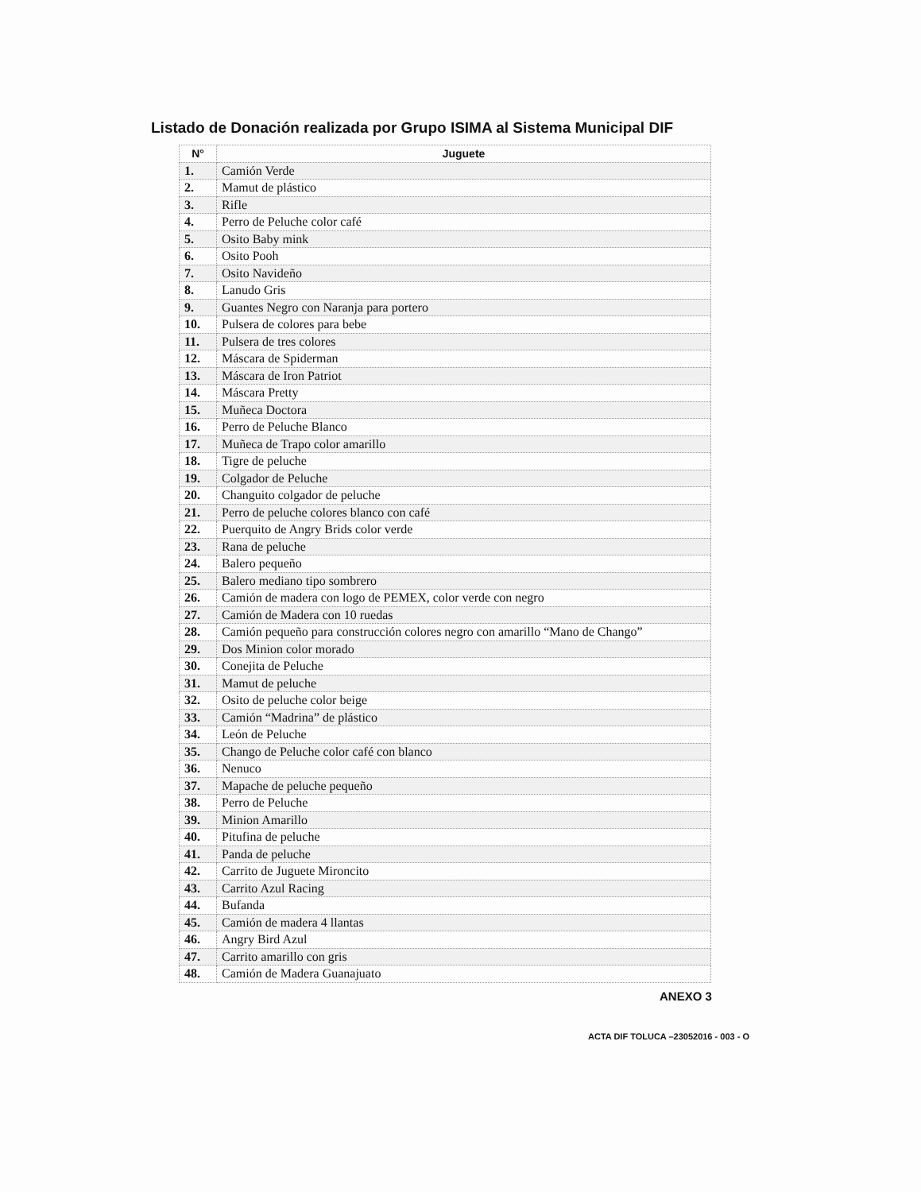Listado de Donación realizada por Grupo ISIMA al Sistema Municipal DIF
| N° | Juguete |
| --- | --- |
| 1. | Camión Verde |
| 2. | Mamut de plástico |
| 3. | Rifle |
| 4. | Perro de Peluche color café |
| 5. | Osito Baby mink |
| 6. | Osito Pooh |
| 7. | Osito Navideño |
| 8. | Lanudo Gris |
| 9. | Guantes Negro con Naranja para portero |
| 10. | Pulsera de colores para bebe |
| 11. | Pulsera de tres colores |
| 12. | Máscara de Spiderman |
| 13. | Máscara de Iron Patriot |
| 14. | Máscara Pretty |
| 15. | Muñeca Doctora |
| 16. | Perro de Peluche Blanco |
| 17. | Muñeca de Trapo color amarillo |
| 18. | Tigre de peluche |
| 19. | Colgador de Peluche |
| 20. | Changuito colgador de peluche |
| 21. | Perro de peluche colores blanco con café |
| 22. | Puerquito de Angry Brids color verde |
| 23. | Rana de peluche |
| 24. | Balero pequeño |
| 25. | Balero mediano tipo sombrero |
| 26. | Camión de madera con logo de PEMEX, color verde con negro |
| 27. | Camión de Madera con 10 ruedas |
| 28. | Camión pequeño para construcción colores negro con amarillo “Mano de Chango” |
| 29. | Dos Minion color morado |
| 30. | Conejita de Peluche |
| 31. | Mamut de peluche |
| 32. | Osito de peluche color beige |
| 33. | Camión “Madrina” de plástico |
| 34. | León de Peluche |
| 35. | Chango de Peluche color café con blanco |
| 36. | Nenuco |
| 37. | Mapache de peluche pequeño |
| 38. | Perro de Peluche |
| 39. | Minion Amarillo |
| 40. | Pitufina de peluche |
| 41. | Panda de peluche |
| 42. | Carrito de Juguete Mironcito |
| 43. | Carrito Azul Racing |
| 44. | Bufanda |
| 45. | Camión de madera 4 llantas |
| 46. | Angry Bird Azul |
| 47. | Carrito amarillo con gris |
| 48. | Camión de Madera Guanajuato |
ANEXO 3
ACTA DIF TOLUCA –23052016 - 003 - O